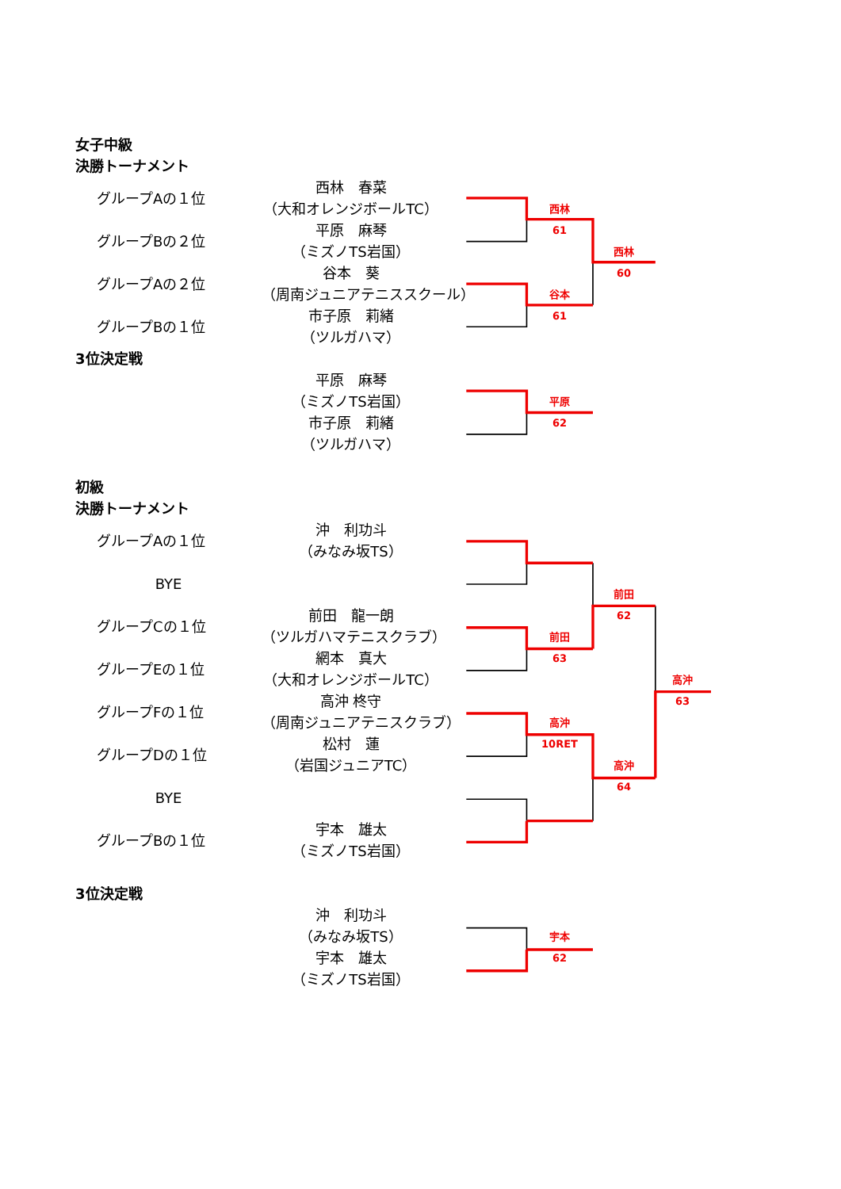女子中級
決勝トーナメント
西林　春菜
グループAの１位
（大和オレンジボールTC）
西林
平原　麻琴
61
グループBの２位
（ミズノTS岩国）
西林
谷本　葵
60
グループAの２位
（周南ジュニアテニススクール）
谷本
市子原　莉緒
61
グループBの１位
（ツルガハマ）
3位決定戦
平原　麻琴
（ミズノTS岩国）
平原
市子原　莉緒
62
（ツルガハマ）
初級
決勝トーナメント
沖　利功斗
グループAの１位
（みなみ坂TS）
BYE
前田
前田　龍一朗
62
グループCの１位
（ツルガハマテニスクラブ）
前田
網本　真大
63
グループEの１位
（大和オレンジボールTC）
高沖
高沖 柊守
63
グループFの１位
（周南ジュニアテニスクラブ）
高沖
松村　蓮
10RET
グループDの１位
（岩国ジュニアTC）
高沖
64
BYE
宇本　雄太
グループBの１位
（ミズノTS岩国）
3位決定戦
沖　利功斗
（みなみ坂TS）
宇本
宇本　雄太
62
（ミズノTS岩国）